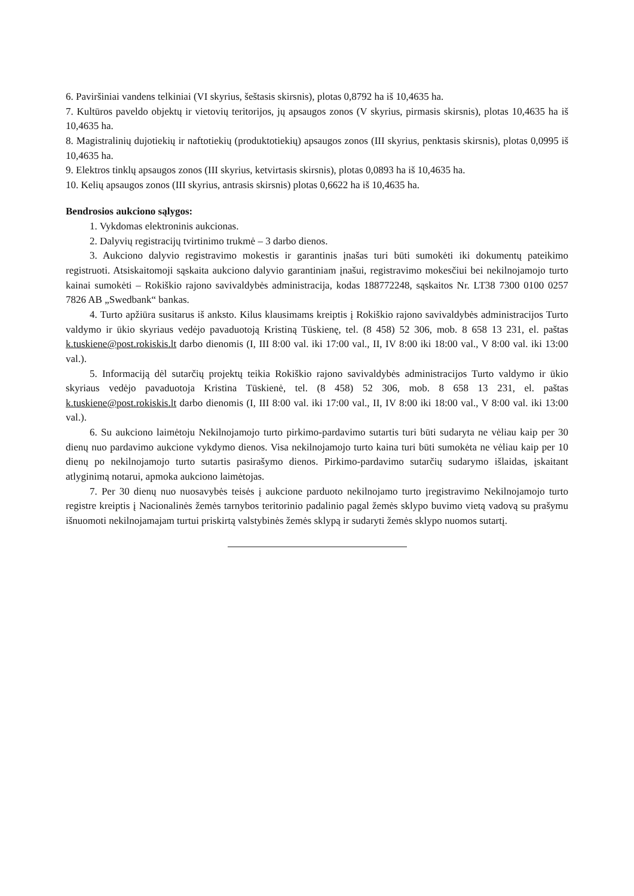6. Paviršiniai vandens telkiniai (VI skyrius, šeštasis skirsnis), plotas 0,8792 ha iš 10,4635 ha.
7. Kultūros paveldo objektų ir vietovių teritorijos, jų apsaugos zonos (V skyrius, pirmasis skirsnis), plotas 10,4635 ha iš 10,4635 ha.
8. Magistralinių dujotiekių ir naftotiekių (produktotiekių) apsaugos zonos (III skyrius, penktasis skirsnis), plotas 0,0995 iš 10,4635 ha.
9. Elektros tinklų apsaugos zonos (III skyrius, ketvirtasis skirsnis), plotas 0,0893 ha iš 10,4635 ha.
10. Kelių apsaugos zonos (III skyrius, antrasis skirsnis) plotas 0,6622 ha iš 10,4635 ha.
Bendrosios aukciono sąlygos:
1. Vykdomas elektroninis aukcionas.
2. Dalyvių registracijų tvirtinimo trukmė – 3 darbo dienos.
3. Aukciono dalyvio registravimo mokestis ir garantinis įnašas turi būti sumokėti iki dokumentų pateikimo registruoti. Atsiskaitomoji sąskaita aukciono dalyvio garantiniam įnašui, registravimo mokesčiui bei nekilnojamojo turto kainai sumokėti – Rokiškio rajono savivaldybės administracija, kodas 188772248, sąskaitos Nr. LT38 7300 0100 0257 7826 AB „Swedbank“ bankas.
4. Turto apžiūra susitarus iš anksto. Kilus klausimams kreiptis į Rokiškio rajono savivaldybės administracijos Turto valdymo ir ūkio skyriaus vedėjo pavaduotoją Kristiną Tūskienę, tel. (8 458) 52 306, mob. 8 658 13 231, el. paštas k.tuskiene@post.rokiskis.lt darbo dienomis (I, III 8:00 val. iki 17:00 val., II, IV 8:00 iki 18:00 val., V 8:00 val. iki 13:00 val.).
5. Informaciją dėl sutarčių projektų teikia Rokiškio rajono savivaldybės administracijos Turto valdymo ir ūkio skyriaus vedėjo pavaduotoja Kristina Tūskienė, tel. (8 458) 52 306, mob. 8 658 13 231, el. paštas k.tuskiene@post.rokiskis.lt darbo dienomis (I, III 8:00 val. iki 17:00 val., II, IV 8:00 iki 18:00 val., V 8:00 val. iki 13:00 val.).
6. Su aukciono laimėtoju Nekilnojamojo turto pirkimo-pardavimo sutartis turi būti sudaryta ne vėliau kaip per 30 dienų nuo pardavimo aukcione vykdymo dienos. Visa nekilnojamojo turto kaina turi būti sumokėta ne vėliau kaip per 10 dienų po nekilnojamojo turto sutartis pasirašymo dienos. Pirkimo-pardavimo sutarčių sudarymo išlaidas, įskaitant atlyginimą notarui, apmoka aukciono laimėtojas.
7. Per 30 dienų nuo nuosavybės teisės į aukcione parduoto nekilnojamo turto įregistravimo Nekilnojamojo turto registre kreiptis į Nacionalinės žemės tarnybos teritorinio padalinio pagal žemės sklypo buvimo vietą vadovą su prašymu išnuomoti nekilnojamajam turtui priskirtą valstybinės žemės sklypą ir sudaryti žemės sklypo nuomos sutartį.